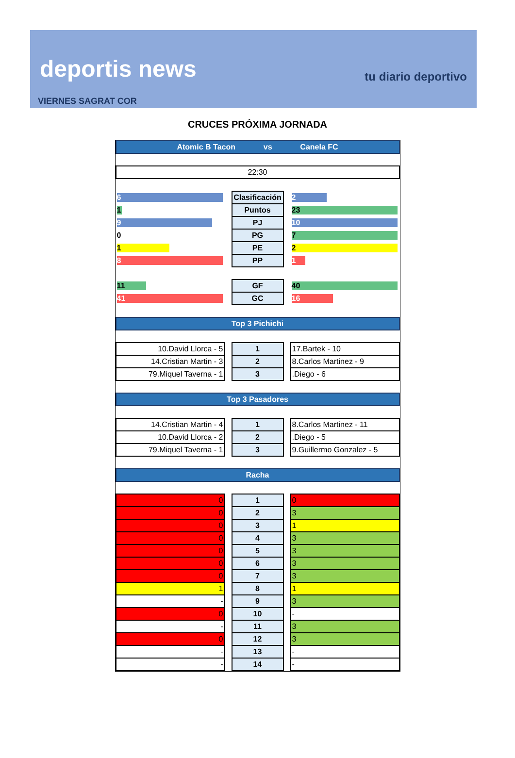deportis news tu diario deportivo
VIERNES SAGRAT COR
CRUCES PRÓXIMA JORNADA
| Atomic B Tacon vs Canela FC | | | | |
| 22:30 | | | | |
| 6 | | Clasificación | | 2 |
| 1 | | Puntos | | 23 |
| 9 | | PJ | | 10 |
| 0 | | PG | | 7 |
| 1 | | PE | | 2 |
| 8 | | PP | | 1 |
| 11 | | GF | | 40 |
| 41 | | GC | | 16 |
| Top 3 Pichichi | | | | |
| 10.David Llorca - 5 | | 1 | | 17.Bartek - 10 |
| 14.Cristian Martin - 3 | | 2 | | 8.Carlos Martinez - 9 |
| 79.Miquel Taverna - 1 | | 3 | | .Diego - 6 |
| Top 3 Pasadores | | | | |
| 14.Cristian Martin - 4 | | 1 | | 8.Carlos Martinez - 11 |
| 10.David Llorca - 2 | | 2 | | .Diego - 5 |
| 79.Miquel Taverna - 1 | | 3 | | 9.Guillermo Gonzalez - 5 |
| Racha | | | | |
| 0 | | 1 | | 0 |
| 0 | | 2 | | 3 |
| 0 | | 3 | | 1 |
| 0 | | 4 | | 3 |
| 0 | | 5 | | 3 |
| 0 | | 6 | | 3 |
| 0 | | 7 | | 3 |
| 1 | | 8 | | 1 |
| - | | 9 | | 3 |
| 0 | | 10 | | - |
| - | | 11 | | 3 |
| 0 | | 12 | | 3 |
| - | | 13 | | - |
| - | | 14 | | - |